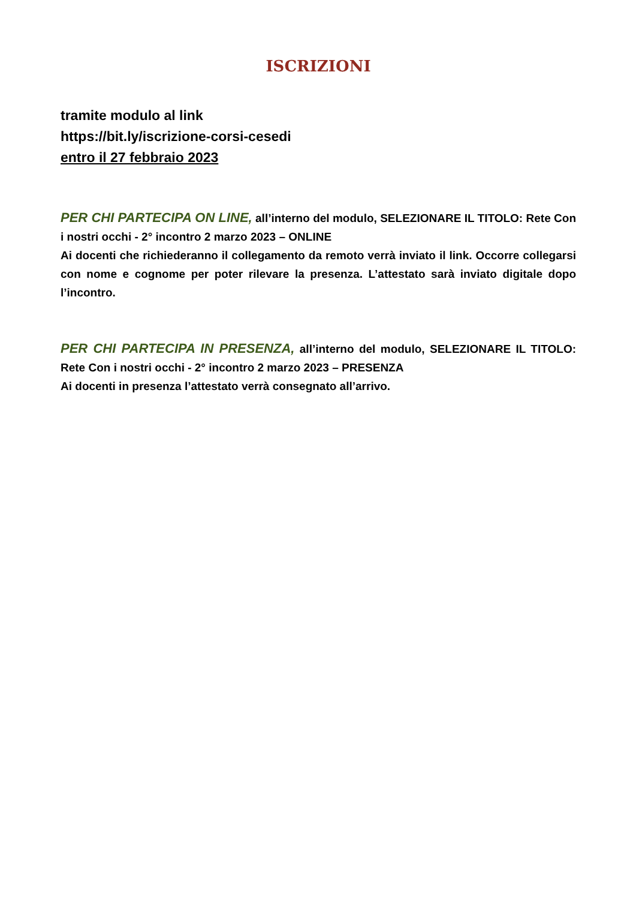ISCRIZIONI
tramite modulo al link
https://bit.ly/iscrizione-corsi-cesedi
entro il 27 febbraio 2023
PER CHI PARTECIPA ON LINE, all’interno del modulo, SELEZIONARE IL TITOLO: Rete Con i nostri occhi - 2° incontro 2 marzo 2023 – ONLINE
Ai docenti che richiederanno il collegamento da remoto verrà inviato il link. Occorre collegarsi con nome e cognome per poter rilevare la presenza. L’attestato sarà inviato digitale dopo l’incontro.
PER CHI PARTECIPA IN PRESENZA, all’interno del modulo, SELEZIONARE IL TITOLO: Rete Con i nostri occhi - 2° incontro 2 marzo 2023 – PRESENZA
Ai docenti in presenza l’attestato verrà consegnato all’arrivo.